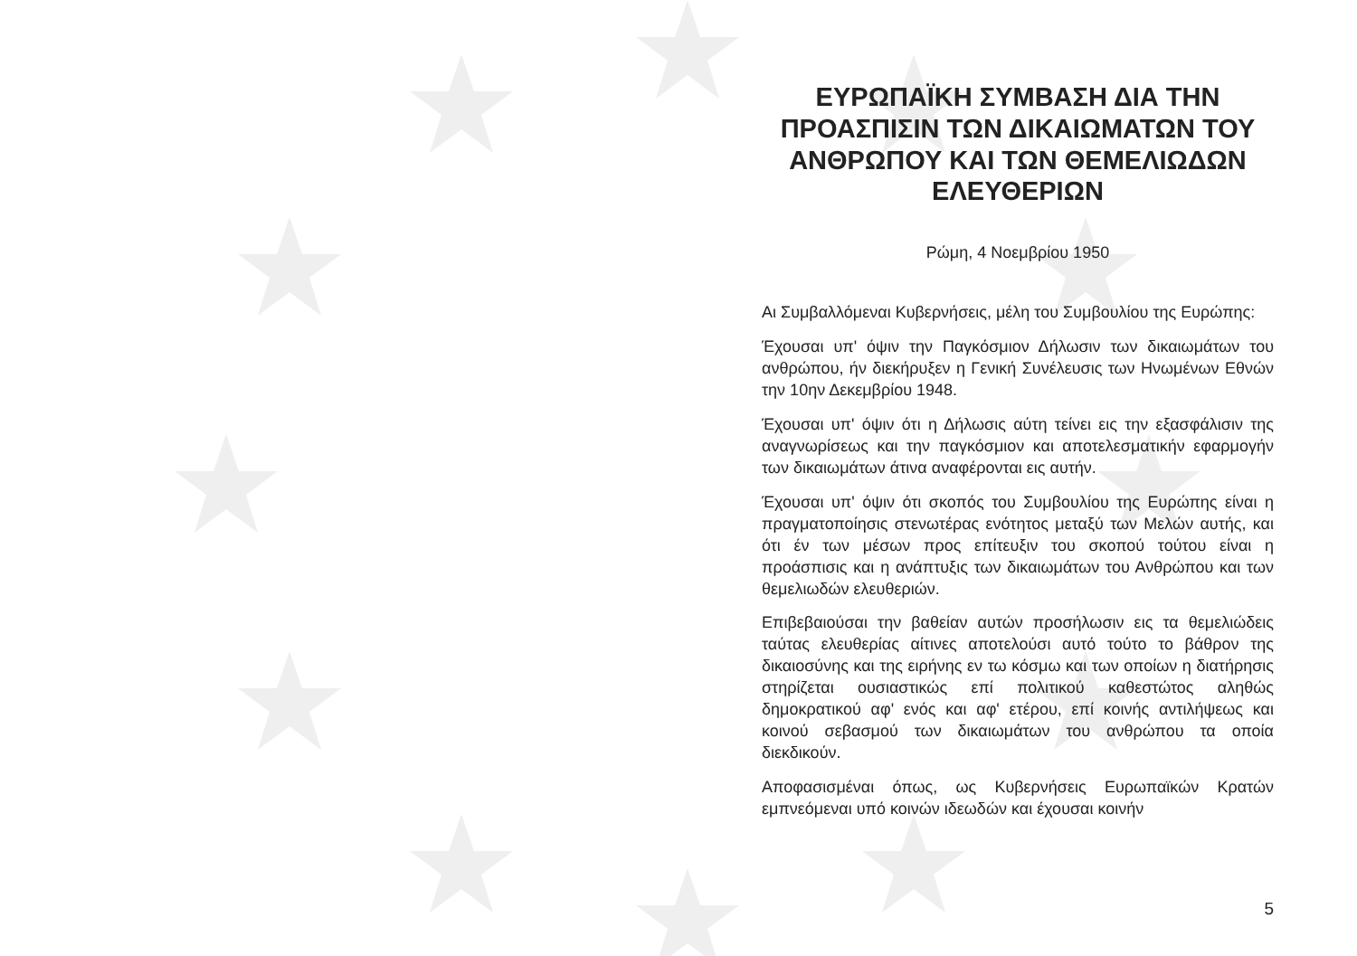ΕΥΡΩΠΑΪΚΗ ΣΥΜΒΑΣΗ ΔΙΑ ΤΗΝ ΠΡΟΑΣΠΙΣΙΝ ΤΩΝ ΔΙΚΑΙΩΜΑΤΩΝ ΤΟΥ ΑΝΘΡΩΠΟΥ ΚΑΙ ΤΩΝ ΘΕΜΕΛΙΩΔΩΝ ΕΛΕΥΘΕΡΙΩΝ
Ρώμη, 4 Νοεμβρίου 1950
Αι Συμβαλλόμεναι Κυβερνήσεις, μέλη του Συμβουλίου της Ευρώπης:
Έχουσαι υπ' όψιν την Παγκόσμιον Δήλωσιν των δικαιωμάτων του ανθρώπου, ήν διεκήρυξεν η Γενική Συνέλευσις των Ηνωμένων Εθνών την 10ην Δεκεμβρίου 1948.
Έχουσαι υπ' όψιν ότι η Δήλωσις αύτη τείνει εις την εξασφάλισιν της αναγνωρίσεως και την παγκόσμιον και αποτελεσματικήν εφαρμογήν των δικαιωμάτων άτινα αναφέρονται εις αυτήν.
Έχουσαι υπ' όψιν ότι σκοπός του Συμβουλίου της Ευρώπης είναι η πραγματοποίησις στενωτέρας ενότητος μεταξύ των Μελών αυτής, και ότι έν των μέσων προς επίτευξιν του σκοπού τούτου είναι η προάσπισις και η ανάπτυξις των δικαιωμάτων του Ανθρώπου και των θεμελιωδών ελευθεριών.
Επιβεβαιούσαι την βαθείαν αυτών προσήλωσιν εις τα θεμελιώδεις ταύτας ελευθερίας αίτινες αποτελούσι αυτό τούτο το βάθρον της δικαιοσύνης και της ειρήνης εν τω κόσμω και των οποίων η διατήρησις στηρίζεται ουσιαστικώς επί πολιτικού καθεστώτος αληθώς δημοκρατικού αφ' ενός και αφ' ετέρου, επί κοινής αντιλήψεως και κοινού σεβασμού των δικαιωμάτων του ανθρώπου τα οποία διεκδικούν.
Αποφασισμέναι όπως, ως Κυβερνήσεις Ευρωπαϊκών Κρατών εμπνεόμεναι υπό κοινών ιδεωδών και έχουσαι κοινήν
5